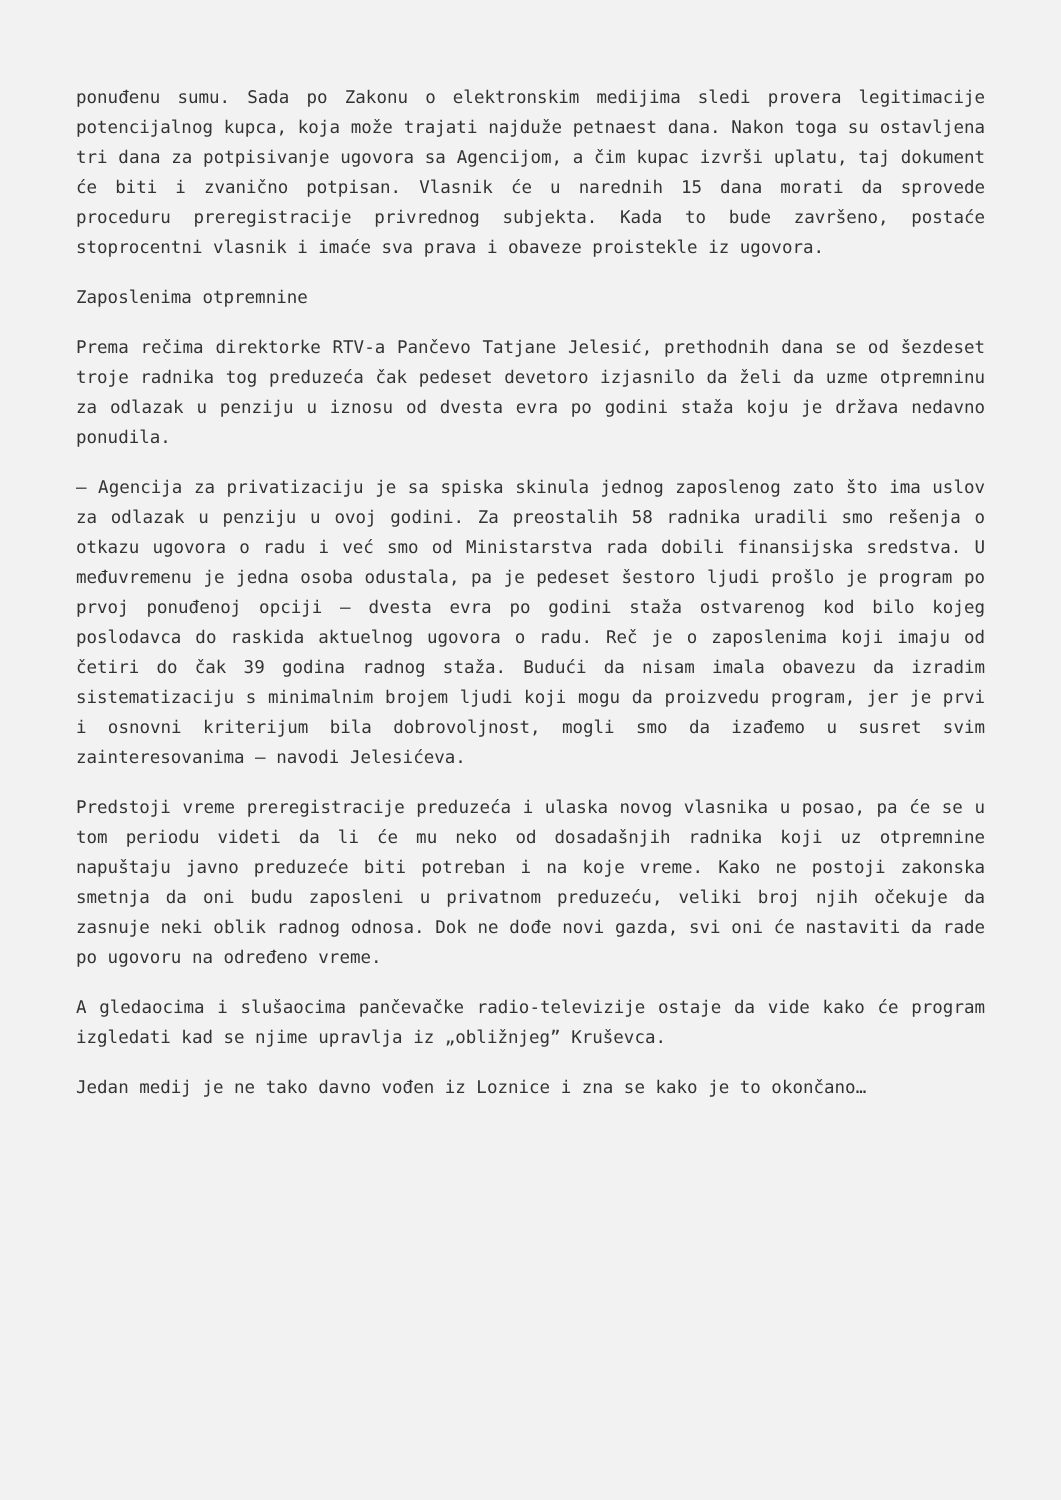ponuđenu sumu. Sada po Zakonu o elektronskim medijima sledi provera legitimacije potencijalnog kupca, koja može trajati najduže petnaest dana. Nakon toga su ostavljena tri dana za potpisivanje ugovora sa Agencijom, a čim kupac izvrši uplatu, taj dokument će biti i zvanično potpisan. Vlasnik će u narednih 15 dana morati da sprovede proceduru preregistracije privrednog subjekta. Kada to bude završeno, postaće stoprocentni vlasnik i imaće sva prava i obaveze proistekle iz ugovora.
Zaposlenima otpremnine
Prema rečima direktorke RTV-a Pančevo Tatjane Jelesić, prethodnih dana se od šezdeset troje radnika tog preduzeća čak pedeset devetoro izjasnilo da želi da uzme otpremninu za odlazak u penziju u iznosu od dvesta evra po godini staža koju je država nedavno ponudila.
– Agencija za privatizaciju je sa spiska skinula jednog zaposlenog zato što ima uslov za odlazak u penziju u ovoj godini. Za preostalih 58 radnika uradili smo rešenja o otkazu ugovora o radu i već smo od Ministarstva rada dobili finansijska sredstva. U međuvremenu je jedna osoba odustala, pa je pedeset šestoro ljudi prošlo je program po prvoj ponuđenoj opciji – dvesta evra po godini staža ostvarenog kod bilo kojeg poslodavca do raskida aktuelnog ugovora o radu. Reč je o zaposlenima koji imaju od četiri do čak 39 godina radnog staža. Budući da nisam imala obavezu da izradim sistematizaciju s minimalnim brojem ljudi koji mogu da proizvedu program, jer je prvi i osnovni kriterijum bila dobrovoljnost, mogli smo da izađemo u susret svim zainteresovanima – navodi Jelesićeva.
Predstoji vreme preregistracije preduzeća i ulaska novog vlasnika u posao, pa će se u tom periodu videti da li će mu neko od dosadašnjih radnika koji uz otpremnine napuštaju javno preduzeće biti potreban i na koje vreme. Kako ne postoji zakonska smetnja da oni budu zaposleni u privatnom preduzeću, veliki broj njih očekuje da zasnuje neki oblik radnog odnosa. Dok ne dođe novi gazda, svi oni će nastaviti da rade po ugovoru na određeno vreme.
A gledaocima i slušaocima pančevačke radio-televizije ostaje da vide kako će program izgledati kad se njime upravlja iz „obližnjeg” Kruševca.
Jedan medij je ne tako davno vođen iz Loznice i zna se kako je to okončano…